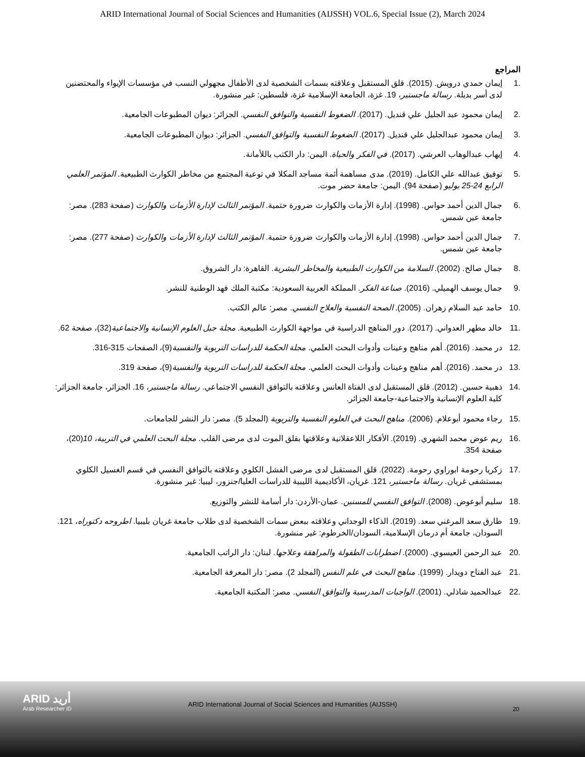ARID International Journal of Social Sciences and Humanities (AIJSSH) VOL.6, Special Issue (2), March 2024
المراجع
.1 إيمان حمدي درويش. (2015). قلق المستقبل وعلاقته بسمات الشخصية لدى الأطفال مجهولي النسب في مؤسسات الإيواء والمحتضنين لدى أسر بديلة. رسالة ماجستير، 19. غزة، الجامعة الإسلامية غزة، فلسطين: غير منشورة.
.2 إيمان محمود عبد الجليل علي قنديل. (2017). الضغوط النفسية والتوافق النفسي. الجزائر: ديوان المطبوعات الجامعية.
.3 إيمان محمود عبدالجليل علي قنديل. (2017). الضغوط النفسية والتوافق النفسي. الجزائر: ديوان المطبوعات الجامعية.
.4 إيهاب عبدالوهاب العرشي. (2017). في الفكر والحياة. اليمن: دار الكتب باللأمانة.
.5 توفيق عبدالله علي الكامل. (2019). مدى مساهمة أئمة مساجد المكلا في توعية المجتمع من مخاطر الكوارث الطبيعية. المؤتمر العلمي الرابع 24-25 يوليو (صفحة 94). اليمن: جامعة حضر موت.
.6 جمال الدين أحمد حواس. (1998). إدارة الأزمات والكوارث ضرورة حتمية. المؤتمر الثالث لإدارة الأزمات والكوارث (صفحة 283). مصر: جامعة عين شمس.
.7 جمال الدين أحمد حواس. (1998). إدارة الأزمات والكوارث ضرورة حتمية. المؤتمر الثالث لإدارة الأزمات والكوارث (صفحة 277). مصر: جامعة عين شمس.
.8 جمال صالح. (2002). السلامة من الكوارث الطبيعية والمخاطر البشرية. القاهرة: دار الشروق.
.9 جمال يوسف الهميلي. (2016). صناعة الفكر. المملكة العربية السعودية: مكتبة الملك فهد الوطنية للنشر.
.10 حامد عبد السلام زهران. (2005). الصحة النفسية والعلاج النفسي. مصر: عالم الكتب.
.11 خالد مطهر العدواني. (2017). دور المناهج الدراسية في مواجهة الكوارث الطبيعية. مجلة جيل العلوم الإنسانية والاجتماعية(32)، صفحة 62.
.12 در محمد. (2016). أهم مناهج وعينات وأدوات البحث العلمي. مجلة الحكمة للدراسات التربوية والنفسية(9)، الصفحات 315-316.
.13 در محمد. (2016). أهم مناهج وعينات وأدوات البحث العلمي. مجلة الحكمة للدراسات التربوية والنفسية(9)، صفحة 319.
.14 ذهبية حسين. (2012). قلق المستقبل لدى الفتاة العانس وعلاقته بالتوافق النفسي الاجتماعي. رسالة ماجستير، 16. الجزائر، جامعة الجزائر: كلية العلوم الإنسانية والاجتماعية-جامعة الجزائر.
.15 رجاء محمود أبوعلام. (2006). مناهج البحث في العلوم النفسية والتربوية (المجلد 5). مصر: دار النشر للجامعات.
.16 ريم عوض محمد الشهري. (2019). الأفكار اللاعقلانية وعلاقتها بقلق الموت لدى مرضى القلب. مجلة البحث العلمي في التربية، 10(20)، صفحة 354.
.17 زكريا رحومة ابوراوي رحومة. (2022). قلق المستقبل لدى مرضى الفشل الكلوي وعلاقته بالتوافق النفسي في قسم الغسيل الكلوي بمستشفى غريان. رسالة ماجستير، 121. غريان، الأكاديمية الليبية للدراسات العليا/جنزور، ليبيا: غير منشورة.
.18 سليم أبوعوض. (2008). التوافق النفسي للمسنين. عمان-الأردن: دار أسامة للنشر والتوزيع.
.19 طارق سعد المرغني سعد. (2019). الذكاء الوجداني وعلاقته ببعض سمات الشخصية لدى طلاب جامعة غريان بليبيا. اطروحه دكتوراه، 121. السودان، جامعة أم درمان الإسلامية، السودان/الخرطوم: غير منشورة.
.20 عبد الرحمن العيسوي. (2000). اضطرابات الطفولة والمراهقة وعلاجها. لبنان: دار الراتب الجامعية.
.21 عبد الفتاح دويدار. (1999). مناهج البحث في علم النفس (المجلد 2). مصر: دار المعرفة الجامعية.
.22 عبدالحميد شاذلي. (2001). الواجبات المدرسية والتوافق النفسي. مصر: المكتبة الجامعية.
ARID أريد
Arab Researcher iD
ARID International Journal of Social Sciences and Humanities (AIJSSH)
20